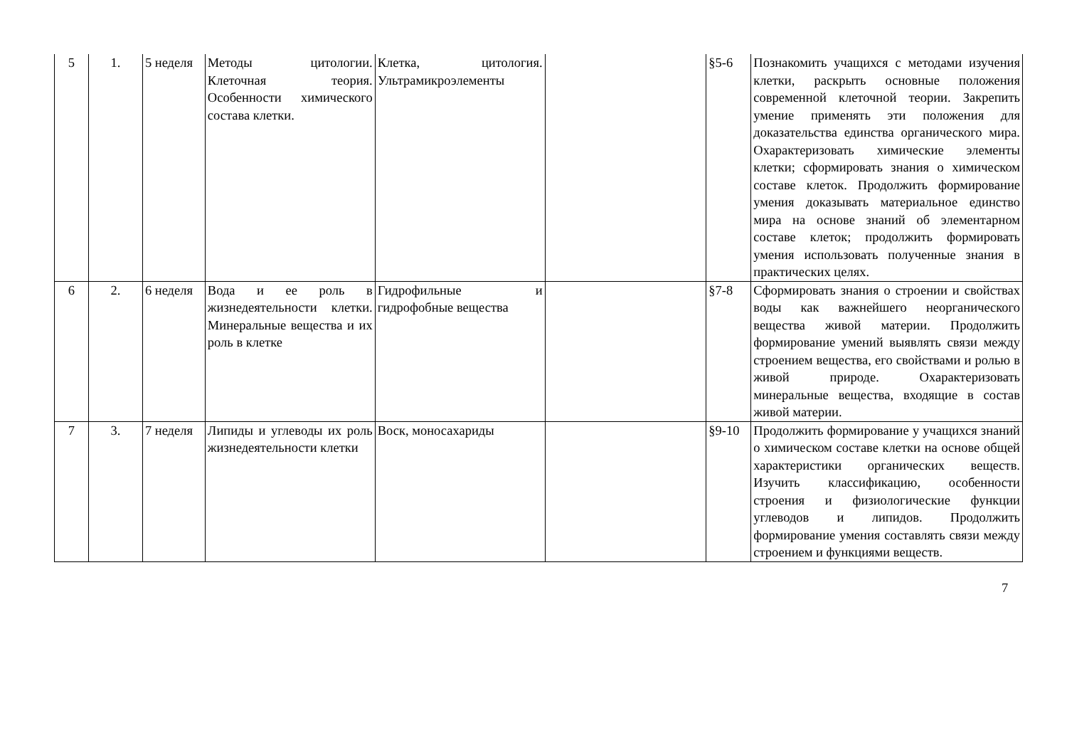| 5 | 1. | 5 неделя | Методы цитологии. Клеточная теория. Особенности химического состава клетки. | Клетка, цитология. Ультрамикроэлементы | | §5-6 | Познакомить учащихся с методами изучения клетки, раскрыть основные положения современной клеточной теории. Закрепить умение применять эти положения для доказательства единства органического мира. Охарактеризовать химические элементы клетки; сформировать знания о химическом составе клеток. Продолжить формирование умения доказывать материальное единство мира на основе знаний об элементарном составе клеток; продолжить формировать умения использовать полученные знания в практических целях. |
| 6 | 2. | 6 неделя | Вода и ее роль в жизнедеятельности клетки. Минеральные вещества и их роль в клетке | Гидрофильные и гидрофобные вещества | | §7-8 | Сформировать знания о строении и свойствах воды как важнейшего неорганического вещества живой материи. Продолжить формирование умений выявлять связи между строением вещества, его свойствами и ролью в живой природе. Охарактеризовать минеральные вещества, входящие в состав живой материи. |
| 7 | 3. | 7 неделя | Липиды и углеводы их роль жизнедеятельности клетки | Воск, моносахариды | | §9-10 | Продолжить формирование у учащихся знаний о химическом составе клетки на основе общей характеристики органических веществ. Изучить классификацию, особенности строения и физиологические функции углеводов и липидов. Продолжить формирование умения составлять связи между строением и функциями веществ. |
7